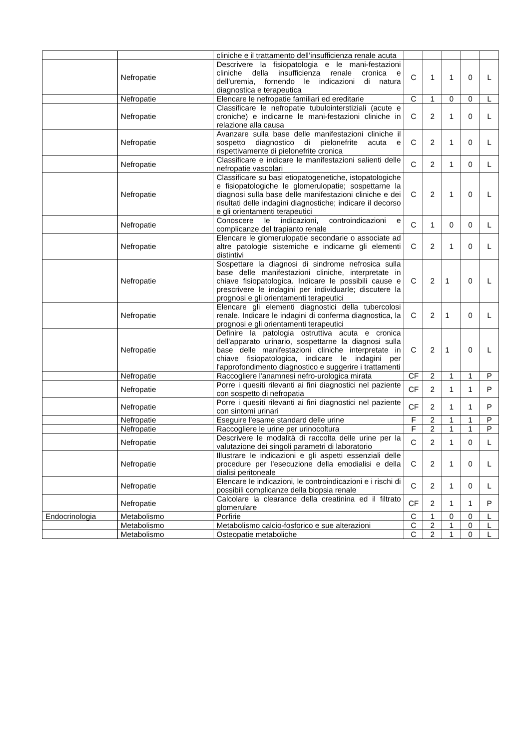| | | cliniche e il trattamento dell’insufficienza renale acuta | | | | | |
| | Nefropatie | Descrivere la fisiopatologia e le mani-festazioni cliniche della insufficienza renale cronica e dell'uremia, fornendo le indicazioni di natura diagnostica e terapeutica | C | 1 | 1 | 0 | L |
| | Nefropatie | Elencare le nefropatie familiari ed ereditarie | C | 1 | 0 | 0 | L |
| | Nefropatie | Classificare le nefropatie tubulointerstiziali (acute e croniche) e indicarne le mani-festazioni cliniche in relazione alla causa | C | 2 | 1 | 0 | L |
| | Nefropatie | Avanzare sulla base delle manifestazioni cliniche il sospetto diagnostico di pielonefrite acuta e rispettivamente di pielonefrite cronica | C | 2 | 1 | 0 | L |
| | Nefropatie | Classificare e indicare le manifestazioni salienti delle nefropatie vascolari | C | 2 | 1 | 0 | L |
| | Nefropatie | Classificare su basi etiopatogenetiche, istopatologiche e fisiopatologiche le glomerulopatie; sospettarne la diagnosi sulla base delle manifestazioni cliniche e dei risultati delle indagini diagnostiche; indicare il decorso e gli orientamenti terapeutici | C | 2 | 1 | 0 | L |
| | Nefropatie | Conoscere le indicazioni, controindicazioni e complicanze del trapianto renale | C | 1 | 0 | 0 | L |
| | Nefropatie | Elencare le glomerulopatie secondarie o associate ad altre patologie sistemiche e indicarne gli elementi distintivi | C | 2 | 1 | 0 | L |
| | Nefropatie | Sospettare la diagnosi di sindrome nefrosica sulla base delle manifestazioni cliniche, interpretate in chiave fisiopatologica. Indicare le possibili cause e prescrivere le indagini per individuarle; discutere la prognosi e gli orientamenti terapeutici | C | 2 | 1 | 0 | L |
| | Nefropatie | Elencare gli elementi diagnostici della tubercolosi renale. Indicare le indagini di conferma diagnostica, la prognosi e gli orientamenti terapeutici | C | 2 | 1 | 0 | L |
| | Nefropatie | Definire la patologia ostruttiva acuta e cronica dell'apparato urinario, sospettarne la diagnosi sulla base delle manifestazioni cliniche interpretate in chiave fisiopatologica, indicare le indagini per l'approfondimento diagnostico e suggerire i trattamenti | C | 2 | 1 | 0 | L |
| | Nefropatie | Raccogliere l'anamnesi nefro-urologica mirata | CF | 2 | 1 | 1 | P |
| | Nefropatie | Porre i quesiti rilevanti ai fini diagnostici nel paziente con sospetto di nefropatia | CF | 2 | 1 | 1 | P |
| | Nefropatie | Porre i quesiti rilevanti ai fini diagnostici nel paziente con sintomi urinari | CF | 2 | 1 | 1 | P |
| | Nefropatie | Eseguire l'esame standard delle urine | F | 2 | 1 | 1 | P |
| | Nefropatie | Raccogliere le urine per urinocoltura | F | 2 | 1 | 1 | P |
| | Nefropatie | Descrivere le modalità di raccolta delle urine per la valutazione dei singoli parametri di laboratorio | C | 2 | 1 | 0 | L |
| | Nefropatie | Illustrare le indicazioni e gli aspetti essenziali delle procedure per l'esecuzione della emodialisi e della dialisi peritoneale | C | 2 | 1 | 0 | L |
| | Nefropatie | Elencare le indicazioni, le controindicazioni e i rischi di possibili complicanze della biopsia renale | C | 2 | 1 | 0 | L |
| | Nefropatie | Calcolare la clearance della creatinina ed il filtrato glomerulare | CF | 2 | 1 | 1 | P |
| Endocrinologia | Metabolismo | Porfirie | C | 1 | 0 | 0 | L |
| | Metabolismo | Metabolismo calcio-fosforico e sue alterazioni | C | 2 | 1 | 0 | L |
| | Metabolismo | Osteopatie metaboliche | C | 2 | 1 | 0 | L |